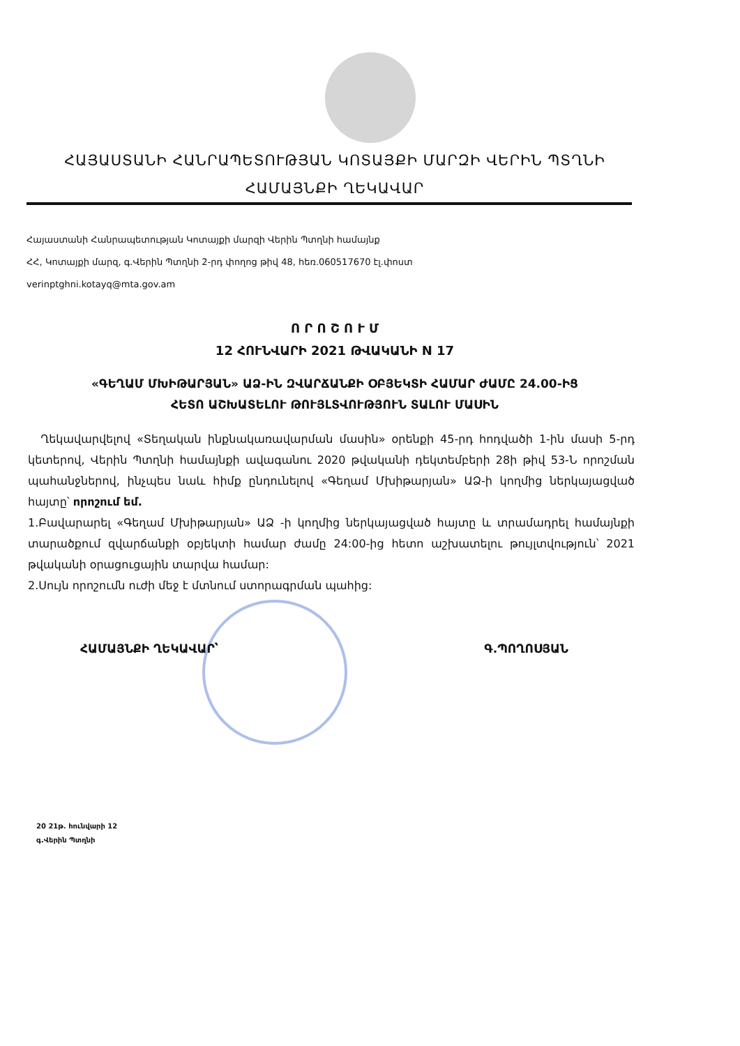ՀԱՅԱՍՏԱՆԻ ՀԱՆՐԱՊԵՏՈՒԹՅԱՆ ԿՈՏԱՅՔԻ ՄԱՐԶԻ ՎԵՐԻՆ ՊՏՂՆԻ
ՀԱՄԱՅՆՔԻ ՂԵԿԱՎԱՐ
Հայաստանի Հանրապետության Կոտայքի մարզի Վերին Պտղնի համայնք
ՀՀ, Կոտայքի մարզ, գ.Վերին Պտղնի 2-րդ փողոց թիվ 48, հեռ.060517670 էլ.փոստ
verinptghni.kotayq@mta.gov.am
Ո Ր Ո Շ Ո Ւ Մ
12 ՀՈՒՆՎԱՐԻ 2021 ԹՎԱԿԱՆԻ N 17
«ԳԵՂԱՄ ՄԽԻԹԱՐՅԱՆ» ԱՁ-ԻՆ ԶՎԱՐՃԱՆՔԻ ՕԲՅԵԿՏԻ ՀԱՄԱՐ ԺԱՄԸ 24.00-ԻՑ
ՀԵՏՈ ԱՇԽԱՏԵԼՈՒ ԹՈՒՅԼՏՎՈՒԹՅՈՒՆ ՏԱԼՈՒ ՄԱՍԻՆ
Ղեկավարվելով «Տեղական ինքնակառավարման մասին» օրենքի 45-րդ հոդվածի 1-ին մասի 5-րդ կետերով, Վերին Պտղնի համայնքի ավագանու 2020 թվականի դեկտեմբերի 28ի թիվ 53-Ն որոշման պահանջներով, ինչպես նաև հիմք ընդունելով «Գեղամ Մխիթարյան» ԱՁ-ի կողմից ներկայացված հայտը՝ որոշում եմ.
1.Բավարարել «Գեղամ Մխիթարյան» ԱՁ -ի կողմից ներկայացված հայտը և տրամադրել համայնքի տարածքում զվարճանքի օբյեկտի համար ժամը 24:00-ից հետո աշխատելու թույլտվություն՝ 2021 թվականի օրացուցային տարվա համար:
2.Սույն որոշումն ուժի մեջ է մտնում ստորագրման պահից:
ՀԱՄԱՅՆՔԻ ՂԵԿԱՎԱՐ՝ Գ.ՊՈՂՈՍՅԱՆ
20 21թ. հունվարի 12
գ.Վերին Պտղնի